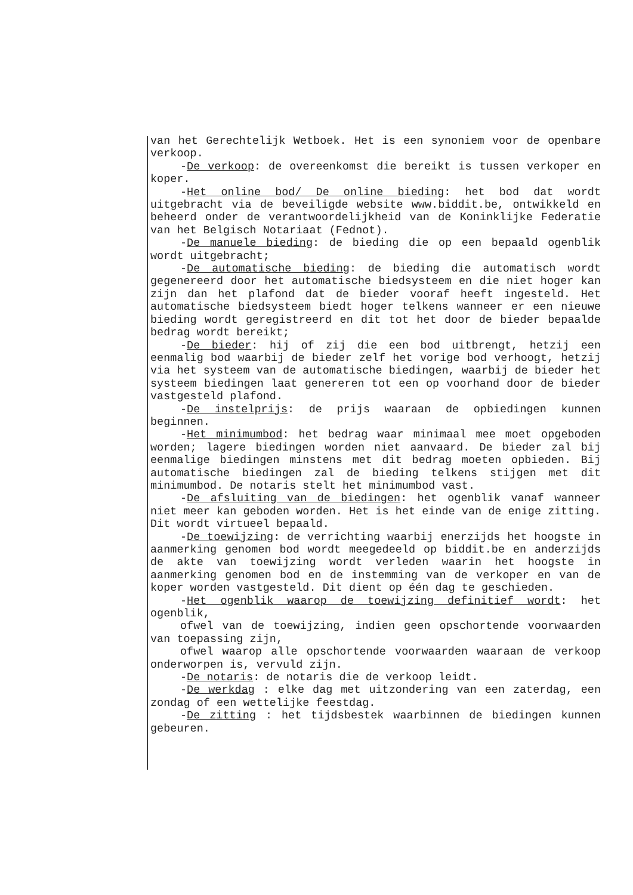van het Gerechtelijk Wetboek. Het is een synoniem voor de openbare verkoop.
-De verkoop: de overeenkomst die bereikt is tussen verkoper en koper.
-Het online bod/ De online bieding: het bod dat wordt uitgebracht via de beveiligde website www.biddit.be, ontwikkeld en beheerd onder de verantwoordelijkheid van de Koninklijke Federatie van het Belgisch Notariaat (Fednot).
-De manuele bieding: de bieding die op een bepaald ogenblik wordt uitgebracht;
-De automatische bieding: de bieding die automatisch wordt gegenereerd door het automatische biedsysteem en die niet hoger kan zijn dan het plafond dat de bieder vooraf heeft ingesteld. Het automatische biedsysteem biedt hoger telkens wanneer er een nieuwe bieding wordt geregistreerd en dit tot het door de bieder bepaalde bedrag wordt bereikt;
-De bieder: hij of zij die een bod uitbrengt, hetzij een eenmalig bod waarbij de bieder zelf het vorige bod verhoogt, hetzij via het systeem van de automatische biedingen, waarbij de bieder het systeem biedingen laat genereren tot een op voorhand door de bieder vastgesteld plafond.
-De instelprijs: de prijs waaraan de opbiedingen kunnen beginnen.
-Het minimumbod: het bedrag waar minimaal mee moet opgeboden worden; lagere biedingen worden niet aanvaard. De bieder zal bij eenmalige biedingen minstens met dit bedrag moeten opbieden. Bij automatische biedingen zal de bieding telkens stijgen met dit minimumbod. De notaris stelt het minimumbod vast.
-De afsluiting van de biedingen: het ogenblik vanaf wanneer niet meer kan geboden worden. Het is het einde van de enige zitting. Dit wordt virtueel bepaald.
-De toewijzing: de verrichting waarbij enerzijds het hoogste in aanmerking genomen bod wordt meegedeeld op biddit.be en anderzijds de akte van toewijzing wordt verleden waarin het hoogste in aanmerking genomen bod en de instemming van de verkoper en van de koper worden vastgesteld. Dit dient op één dag te geschieden.
-Het ogenblik waarop de toewijzing definitief wordt: het ogenblik,
ofwel van de toewijzing, indien geen opschortende voorwaarden van toepassing zijn,
ofwel waarop alle opschortende voorwaarden waaraan de verkoop onderworpen is, vervuld zijn.
-De notaris: de notaris die de verkoop leidt.
-De werkdag : elke dag met uitzondering van een zaterdag, een zondag of een wettelijke feestdag.
-De zitting : het tijdsbestek waarbinnen de biedingen kunnen gebeuren.